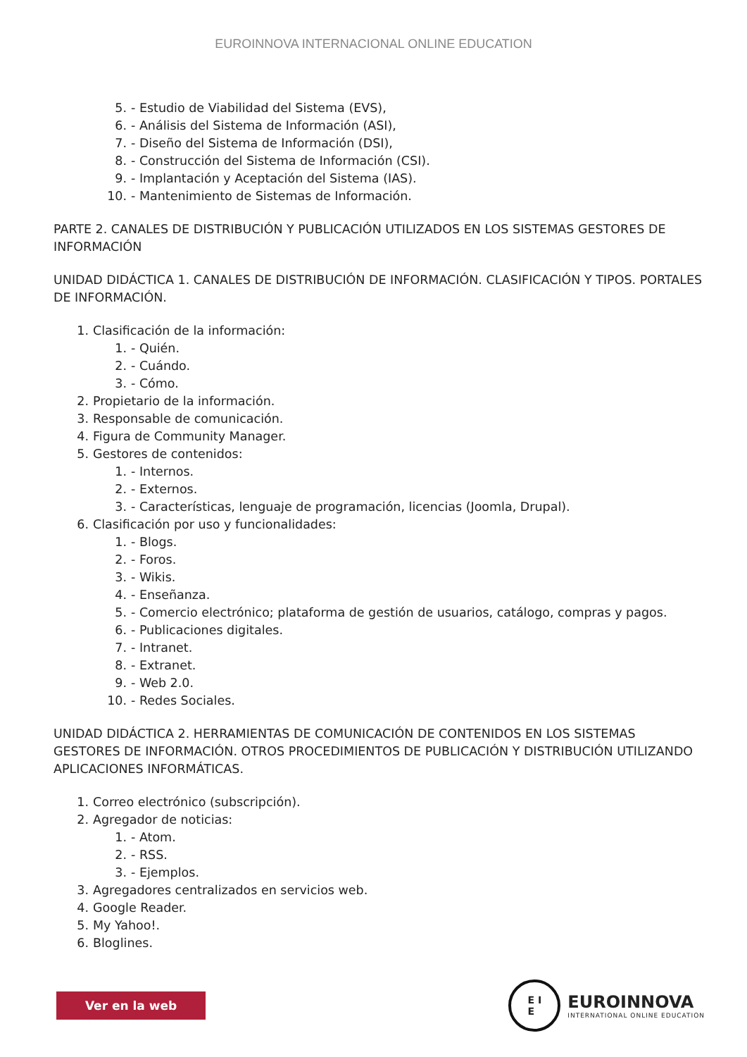EUROINNOVA INTERNACIONAL ONLINE EDUCATION
5. - Estudio de Viabilidad del Sistema (EVS),
6. - Análisis del Sistema de Información (ASI),
7. - Diseño del Sistema de Información (DSI),
8. - Construcción del Sistema de Información (CSI).
9. - Implantación y Aceptación del Sistema (IAS).
10. - Mantenimiento de Sistemas de Información.
PARTE 2. CANALES DE DISTRIBUCIÓN Y PUBLICACIÓN UTILIZADOS EN LOS SISTEMAS GESTORES DE INFORMACIÓN
UNIDAD DIDÁCTICA 1. CANALES DE DISTRIBUCIÓN DE INFORMACIÓN. CLASIFICACIÓN Y TIPOS. PORTALES DE INFORMACIÓN.
1. Clasificación de la información:
1. - Quién.
2. - Cuándo.
3. - Cómo.
2. Propietario de la información.
3. Responsable de comunicación.
4. Figura de Community Manager.
5. Gestores de contenidos:
1. - Internos.
2. - Externos.
3. - Características, lenguaje de programación, licencias (Joomla, Drupal).
6. Clasificación por uso y funcionalidades:
1. - Blogs.
2. - Foros.
3. - Wikis.
4. - Enseñanza.
5. - Comercio electrónico; plataforma de gestión de usuarios, catálogo, compras y pagos.
6. - Publicaciones digitales.
7. - Intranet.
8. - Extranet.
9. - Web 2.0.
10. - Redes Sociales.
UNIDAD DIDÁCTICA 2. HERRAMIENTAS DE COMUNICACIÓN DE CONTENIDOS EN LOS SISTEMAS GESTORES DE INFORMACIÓN. OTROS PROCEDIMIENTOS DE PUBLICACIÓN Y DISTRIBUCIÓN UTILIZANDO APLICACIONES INFORMÁTICAS.
1. Correo electrónico (subscripción).
2. Agregador de noticias:
1. - Atom.
2. - RSS.
3. - Ejemplos.
3. Agregadores centralizados en servicios web.
4. Google Reader.
5. My Yahoo!.
6. Bloglines.
Ver en la web
E I
E
EUROINNOVA
INTERNATIONAL ONLINE EDUCATION